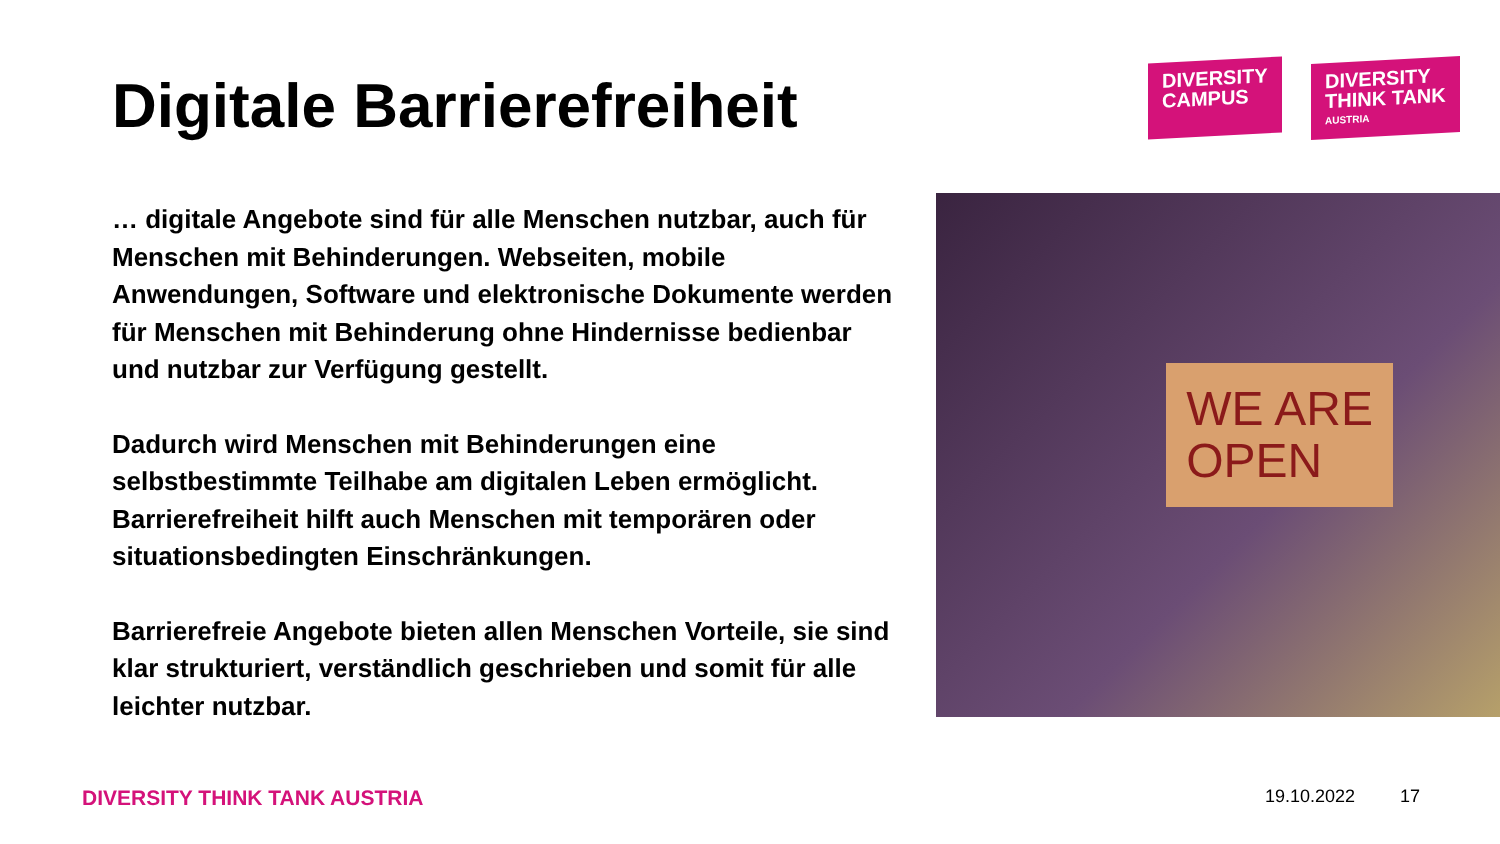Digitale Barrierefreiheit
DIVERSITY
CAMPUS
DIVERSITY
THINK TANK
AUSTRIA
… digitale Angebote sind für alle Menschen nutzbar, auch für Menschen mit Behinderungen. Webseiten, mobile Anwendungen, Software und elektronische Dokumente werden für Menschen mit Behinderung ohne Hindernisse bedienbar und nutzbar zur Verfügung gestellt.
Dadurch wird Menschen mit Behinderungen eine selbstbestimmte Teilhabe am digitalen Leben ermöglicht. Barrierefreiheit hilft auch Menschen mit temporären oder situationsbedingten Einschränkungen.
Barrierefreie Angebote bieten allen Menschen Vorteile, sie sind klar strukturiert, verständlich geschrieben und somit für alle leichter nutzbar.
WE ARE
OPEN
DIVERSITY THINK TANK AUSTRIA 19.10.2022 17